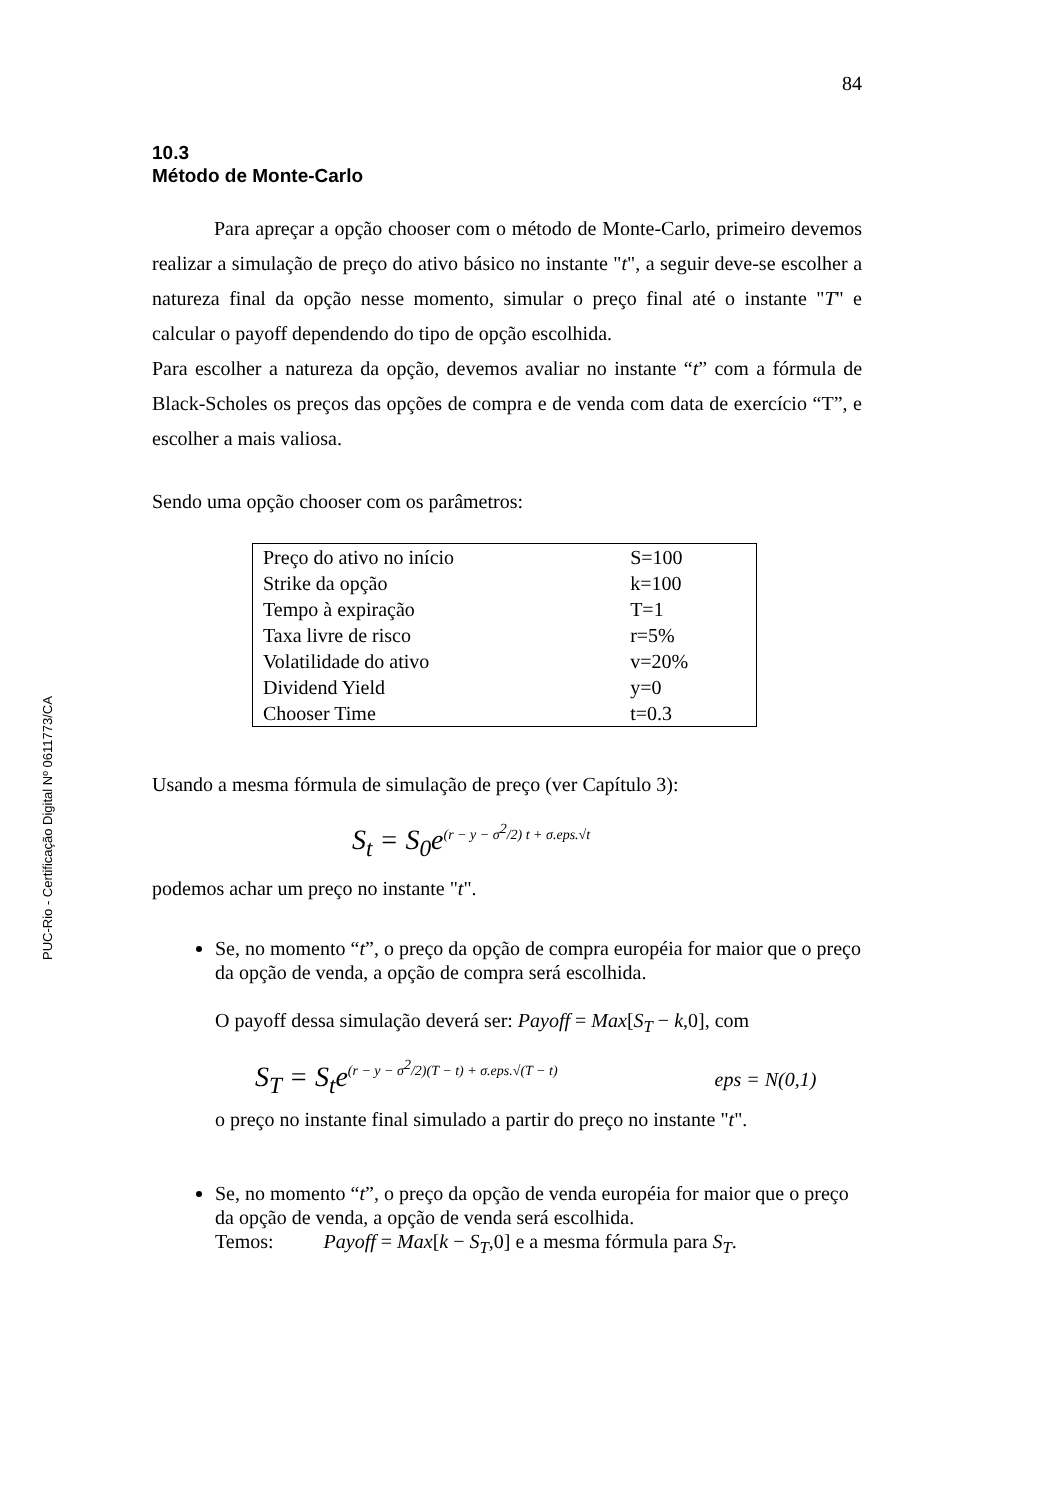PUC-Rio - Certificação Digital Nº 0611773/CA
84
10.3
Método de Monte-Carlo
Para apreçar a opção chooser com o método de Monte-Carlo, primeiro devemos realizar a simulação de preço do ativo básico no instante "t", a seguir deve-se escolher a natureza final da opção nesse momento, simular o preço final até o instante "T" e calcular o payoff dependendo do tipo de opção escolhida.
Para escolher a natureza da opção, devemos avaliar no instante “t” com a fórmula de Black-Scholes os preços das opções de compra e de venda com data de exercício “T”, e escolher a mais valiosa.
Sendo uma opção chooser com os parâmetros:
| Preço do ativo no início | S=100 |
| Strike da opção | k=100 |
| Tempo à expiração | T=1 |
| Taxa livre de risco | r=5% |
| Volatilidade do ativo | v=20% |
| Dividend Yield | y=0 |
| Chooser Time | t=0.3 |
Usando a mesma fórmula de simulação de preço (ver Capítulo 3):
S<sub>t</sub> = S<sub>0</sub>e<sup>(r − y − σ<sup>2</sup>/2) t + σ.eps.√t</sup>
podemos achar um preço no instante "t".
Se, no momento “t”, o preço da opção de compra européia for maior que o preço da opção de venda, a opção de compra será escolhida.
O payoff dessa simulação deverá ser: Payoff = Max[S<sub>T</sub> − k,0], com
S<sub>T</sub> = S<sub>t</sub>e<sup>(r − y − σ<sup>2</sup>/2)(T − t) + σ.eps.√(T − t)</sup> eps = N(0,1)
o preço no instante final simulado a partir do preço no instante "t".
Se, no momento “t”, o preço da opção de venda européia for maior que o preço da opção de venda, a opção de venda será escolhida.
Temos: Payoff = Max[k − S<sub>T</sub>,0] e a mesma fórmula para S<sub>T</sub>.